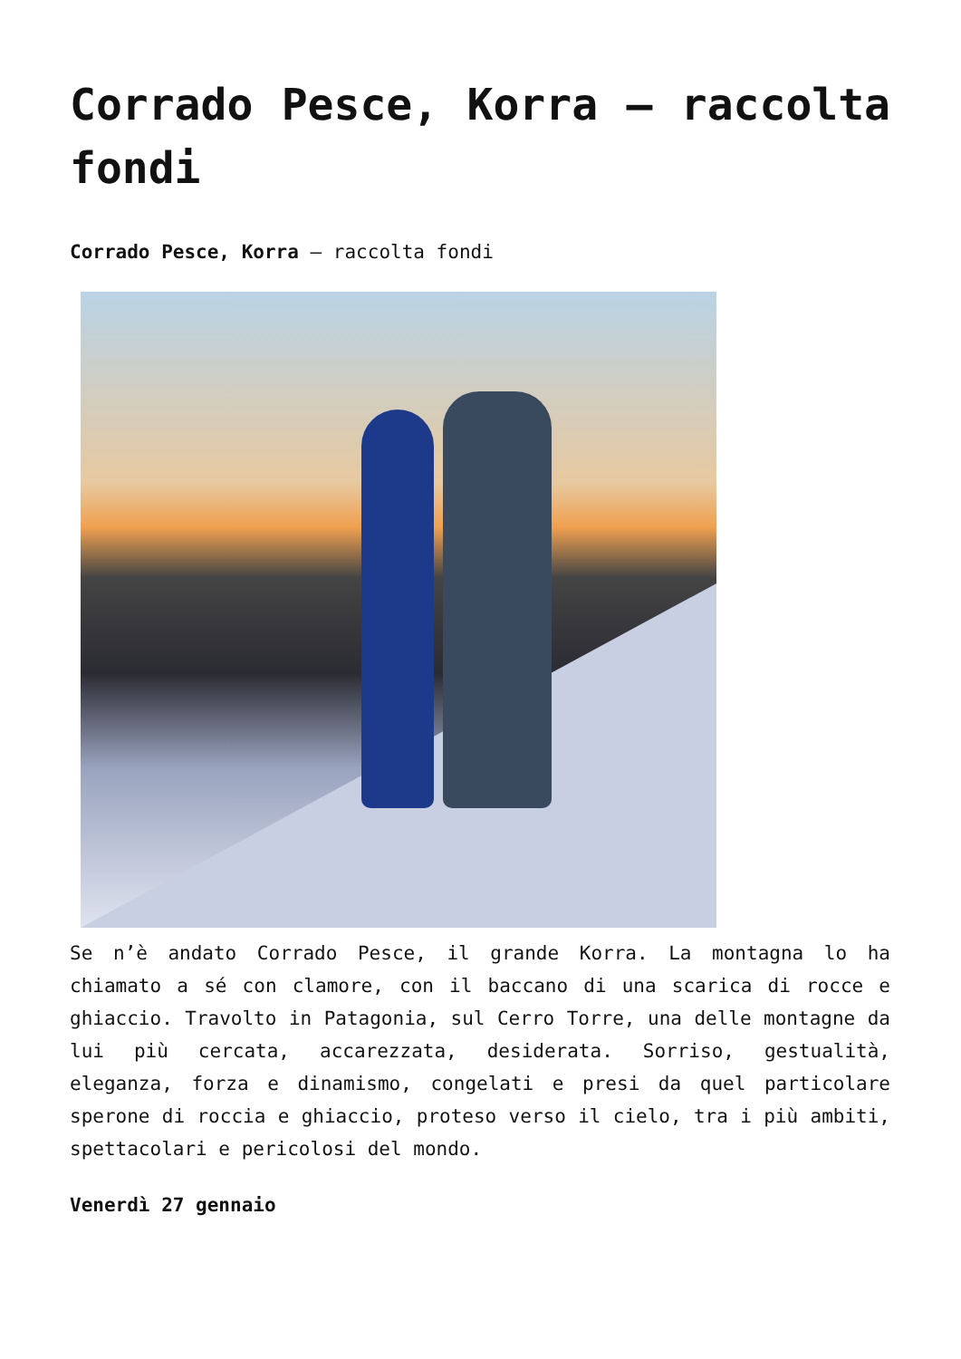Corrado Pesce, Korra – raccolta fondi
Corrado Pesce, Korra – raccolta fondi
Se n’è andato Corrado Pesce, il grande Korra. La montagna lo ha chiamato a sé con clamore, con il baccano di una scarica di rocce e ghiaccio. Travolto in Patagonia, sul Cerro Torre, una delle montagne da lui più cercata, accarezzata, desiderata. Sorriso, gestualità, eleganza, forza e dinamismo, congelati e presi da quel particolare sperone di roccia e ghiaccio, proteso verso il cielo, tra i più ambiti, spettacolari e pericolosi del mondo.
Venerdì 27 gennaio